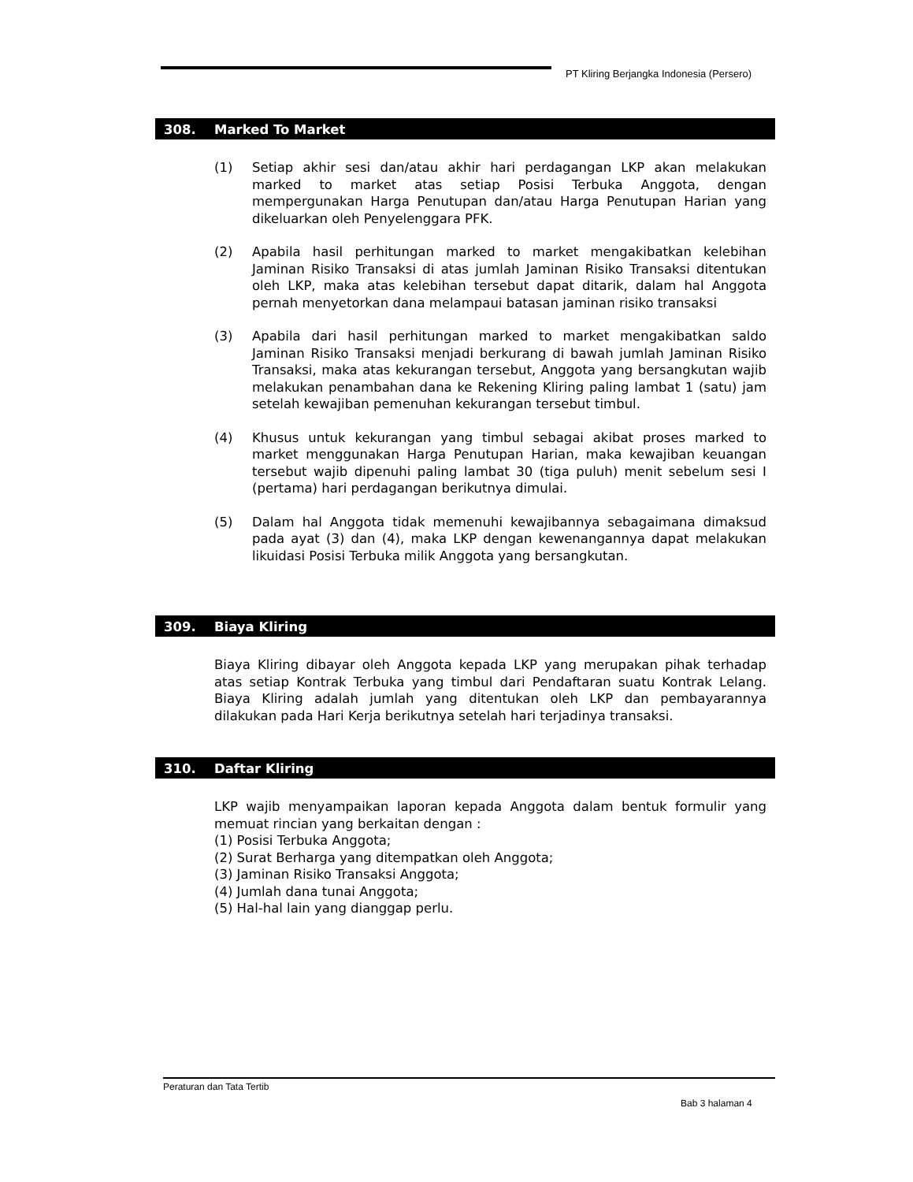PT Kliring Berjangka Indonesia (Persero)
308. Marked To Market
(1) Setiap akhir sesi dan/atau akhir hari perdagangan LKP akan melakukan marked to market atas setiap Posisi Terbuka Anggota, dengan mempergunakan Harga Penutupan dan/atau Harga Penutupan Harian yang dikeluarkan oleh Penyelenggara PFK.
(2) Apabila hasil perhitungan marked to market mengakibatkan kelebihan Jaminan Risiko Transaksi di atas jumlah Jaminan Risiko Transaksi ditentukan oleh LKP, maka atas kelebihan tersebut dapat ditarik, dalam hal Anggota pernah menyetorkan dana melampaui batasan jaminan risiko transaksi
(3) Apabila dari hasil perhitungan marked to market mengakibatkan saldo Jaminan Risiko Transaksi menjadi berkurang di bawah jumlah Jaminan Risiko Transaksi, maka atas kekurangan tersebut, Anggota yang bersangkutan wajib melakukan penambahan dana ke Rekening Kliring paling lambat 1 (satu) jam setelah kewajiban pemenuhan kekurangan tersebut timbul.
(4) Khusus untuk kekurangan yang timbul sebagai akibat proses marked to market menggunakan Harga Penutupan Harian, maka kewajiban keuangan tersebut wajib dipenuhi paling lambat 30 (tiga puluh) menit sebelum sesi I (pertama) hari perdagangan berikutnya dimulai.
(5) Dalam hal Anggota tidak memenuhi kewajibannya sebagaimana dimaksud pada ayat (3) dan (4), maka LKP dengan kewenangannya dapat melakukan likuidasi Posisi Terbuka milik Anggota yang bersangkutan.
309. Biaya Kliring
Biaya Kliring dibayar oleh Anggota kepada LKP yang merupakan pihak terhadap atas setiap Kontrak Terbuka yang timbul dari Pendaftaran suatu Kontrak Lelang. Biaya Kliring adalah jumlah yang ditentukan oleh LKP dan pembayarannya dilakukan pada Hari Kerja berikutnya setelah hari terjadinya transaksi.
310. Daftar Kliring
LKP wajib menyampaikan laporan kepada Anggota dalam bentuk formulir yang memuat rincian yang berkaitan dengan :
(1) Posisi Terbuka Anggota;
(2) Surat Berharga yang ditempatkan oleh Anggota;
(3) Jaminan Risiko Transaksi Anggota;
(4) Jumlah dana tunai Anggota;
(5) Hal-hal lain yang dianggap perlu.
Peraturan dan Tata Tertib
Bab 3 halaman 4